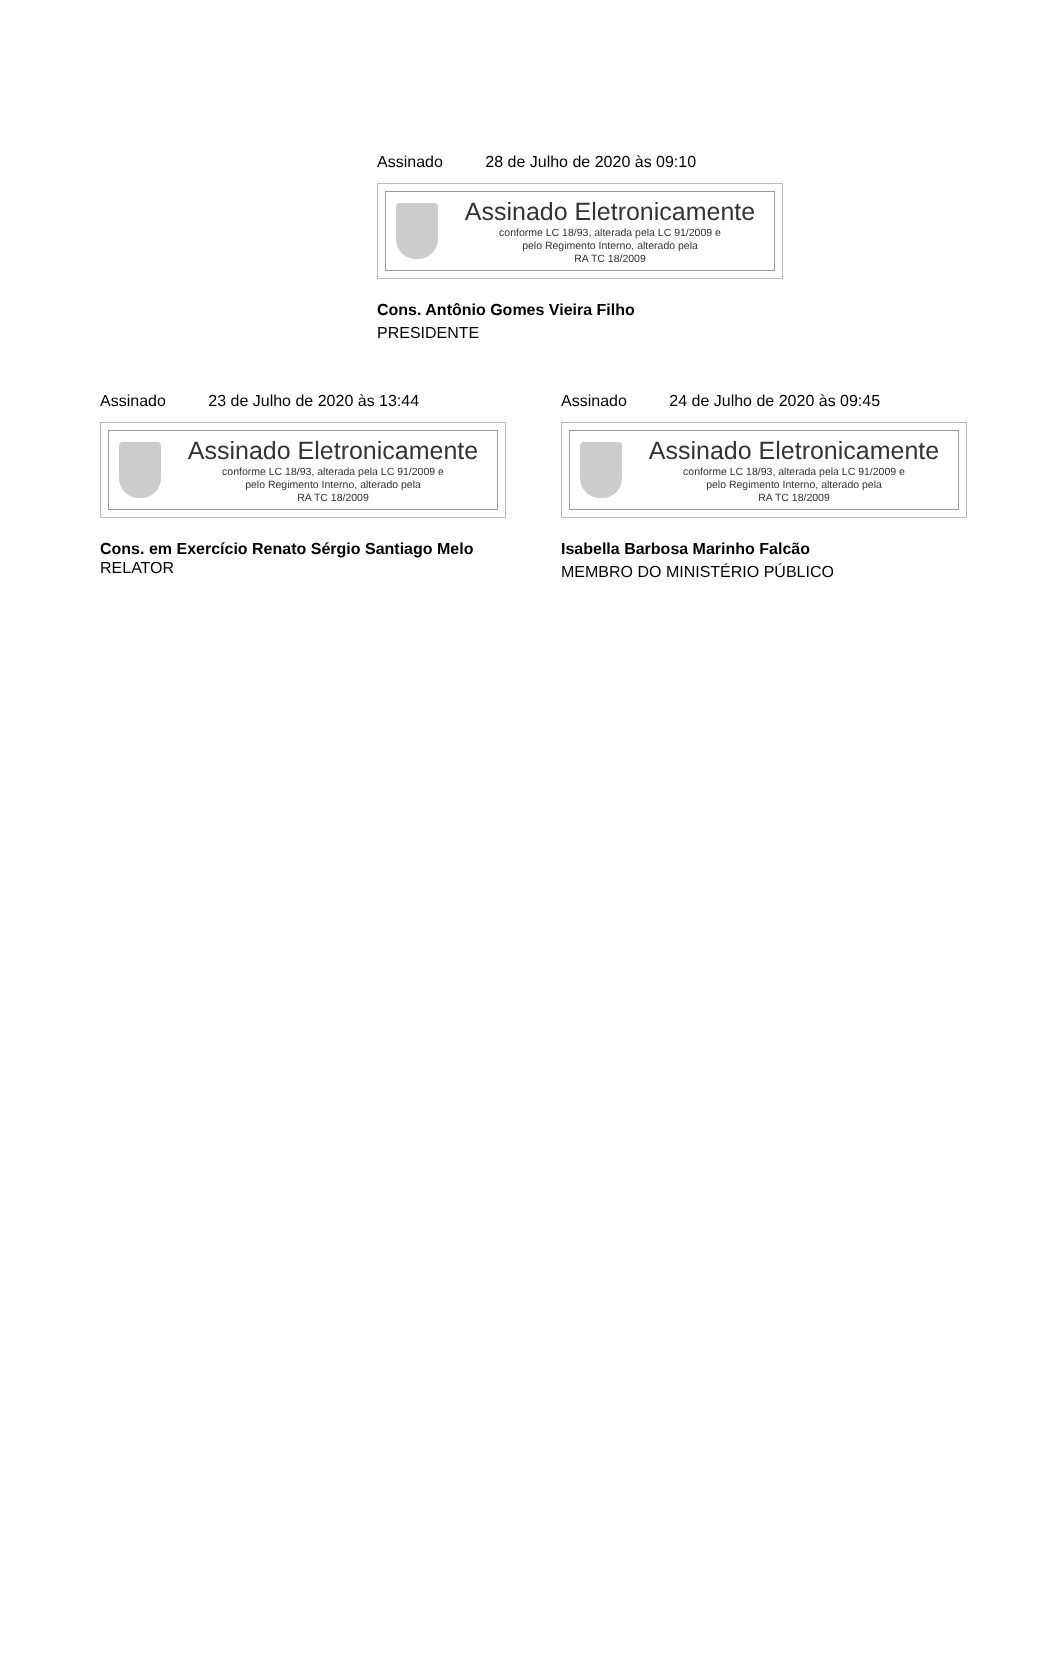Assinado 28 de Julho de 2020 às 09:10
Assinado Eletronicamente
conforme LC 18/93, alterada pela LC 91/2009 e
pelo Regimento Interno, alterado pela
RA TC 18/2009
Cons. Antônio Gomes Vieira Filho
PRESIDENTE
Assinado 23 de Julho de 2020 às 13:44
Assinado Eletronicamente
conforme LC 18/93, alterada pela LC 91/2009 e
pelo Regimento Interno, alterado pela
RA TC 18/2009
Cons. em Exercício Renato Sérgio Santiago Melo
RELATOR
Assinado 24 de Julho de 2020 às 09:45
Assinado Eletronicamente
conforme LC 18/93, alterada pela LC 91/2009 e
pelo Regimento Interno, alterado pela
RA TC 18/2009
Isabella Barbosa Marinho Falcão
MEMBRO DO MINISTÉRIO PÚBLICO